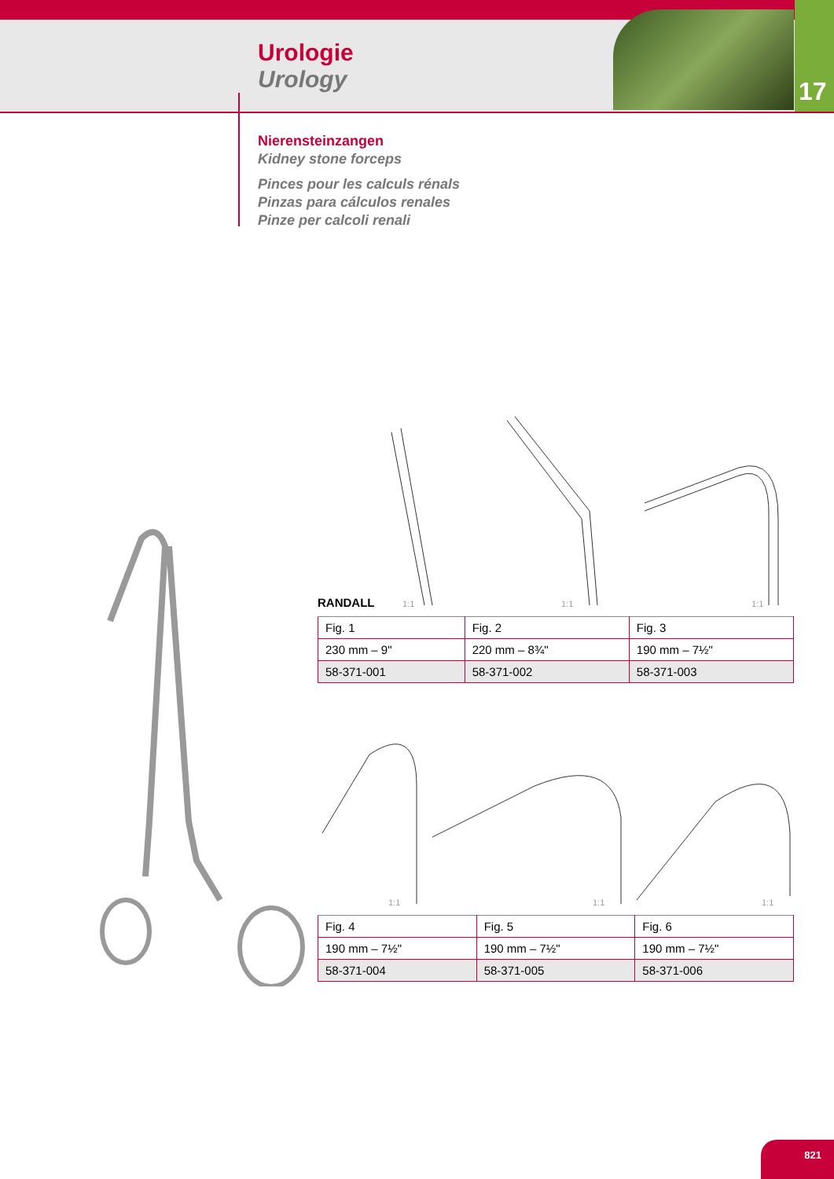Urologie
Urology
17
Nierensteinzangen
Kidney stone forceps
Pinces pour les calculs rénals
Pinzas para cálculos renales
Pinze per calcoli renali
RANDALL 1:1 1:1 1:1
| Fig. 1 | Fig. 2 | Fig. 3 |
| 230 mm – 9" | 220 mm – 8¾" | 190 mm – 7½" |
| 58-371-001 | 58-371-002 | 58-371-003 |
1:1 1:1 1:1
| Fig. 4 | Fig. 5 | Fig. 6 |
| 190 mm – 7½" | 190 mm – 7½" | 190 mm – 7½" |
| 58-371-004 | 58-371-005 | 58-371-006 |
821